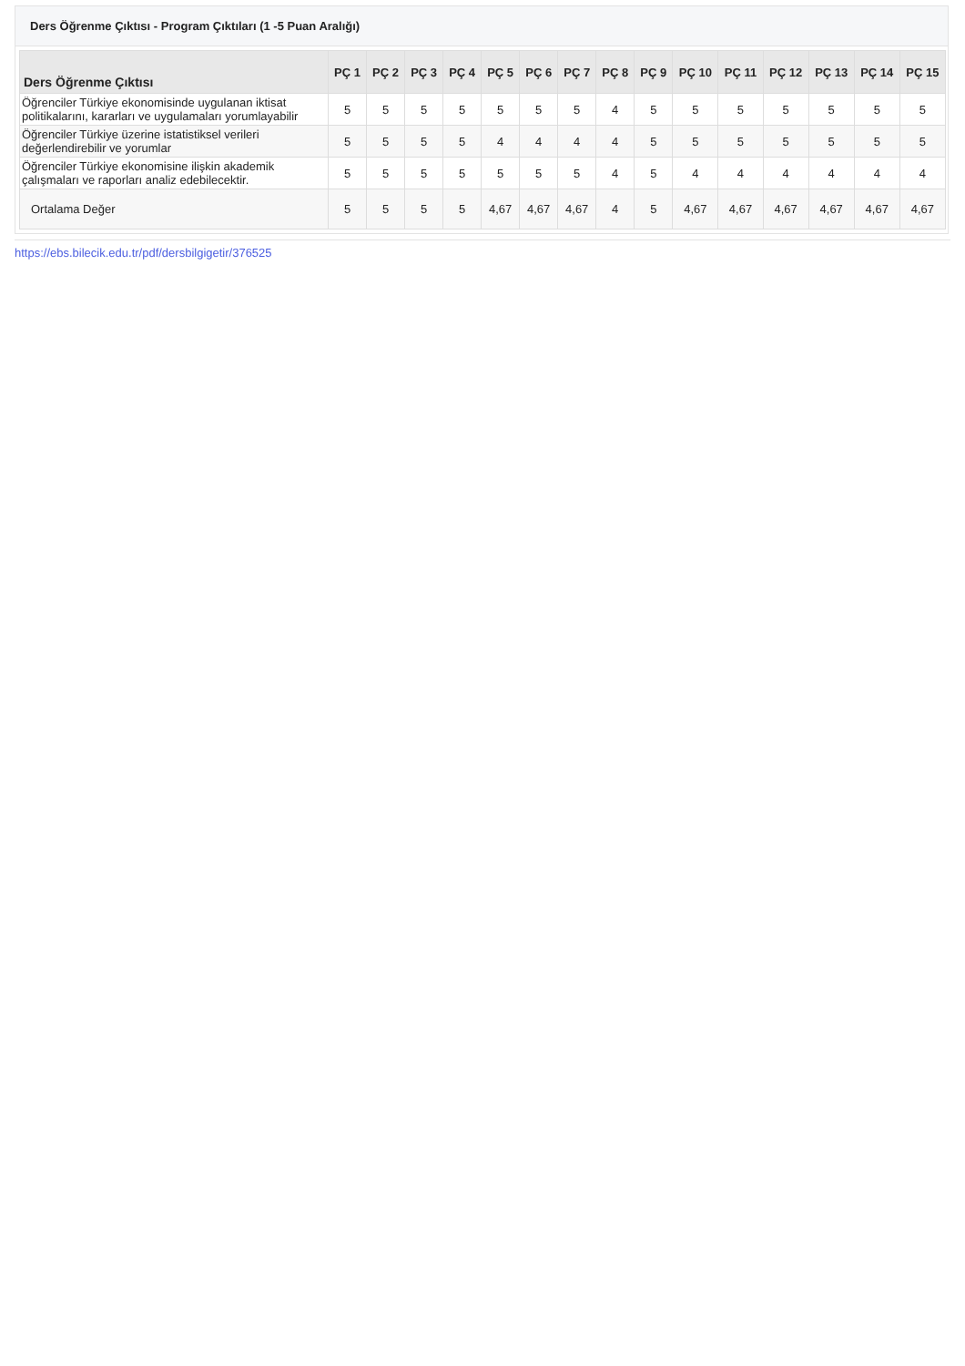Ders Öğrenme Çıktısı - Program Çıktıları (1 -5 Puan Aralığı)
| Ders Öğrenme Çıktısı | PÇ 1 | PÇ 2 | PÇ 3 | PÇ 4 | PÇ 5 | PÇ 6 | PÇ 7 | PÇ 8 | PÇ 9 | PÇ 10 | PÇ 11 | PÇ 12 | PÇ 13 | PÇ 14 | PÇ 15 |
| --- | --- | --- | --- | --- | --- | --- | --- | --- | --- | --- | --- | --- | --- | --- | --- |
| Öğrenciler Türkiye ekonomisinde uygulanan iktisat politikalarını, kararları ve uygulamaları yorumlayabilir | 5 | 5 | 5 | 5 | 5 | 5 | 5 | 4 | 5 | 5 | 5 | 5 | 5 | 5 | 5 |
| Öğrenciler Türkiye üzerine istatistiksel verileri değerlendirebilir ve yorumlar | 5 | 5 | 5 | 5 | 4 | 4 | 4 | 4 | 5 | 5 | 5 | 5 | 5 | 5 | 5 |
| Öğrenciler Türkiye ekonomisine ilişkin akademik çalışmaları ve raporları analiz edebilecektir. | 5 | 5 | 5 | 5 | 5 | 5 | 5 | 4 | 5 | 4 | 4 | 4 | 4 | 4 | 4 |
| Ortalama Değer | 5 | 5 | 5 | 5 | 4,67 | 4,67 | 4,67 | 4 | 5 | 4,67 | 4,67 | 4,67 | 4,67 | 4,67 | 4,67 |
https://ebs.bilecik.edu.tr/pdf/dersbilgigetir/376525